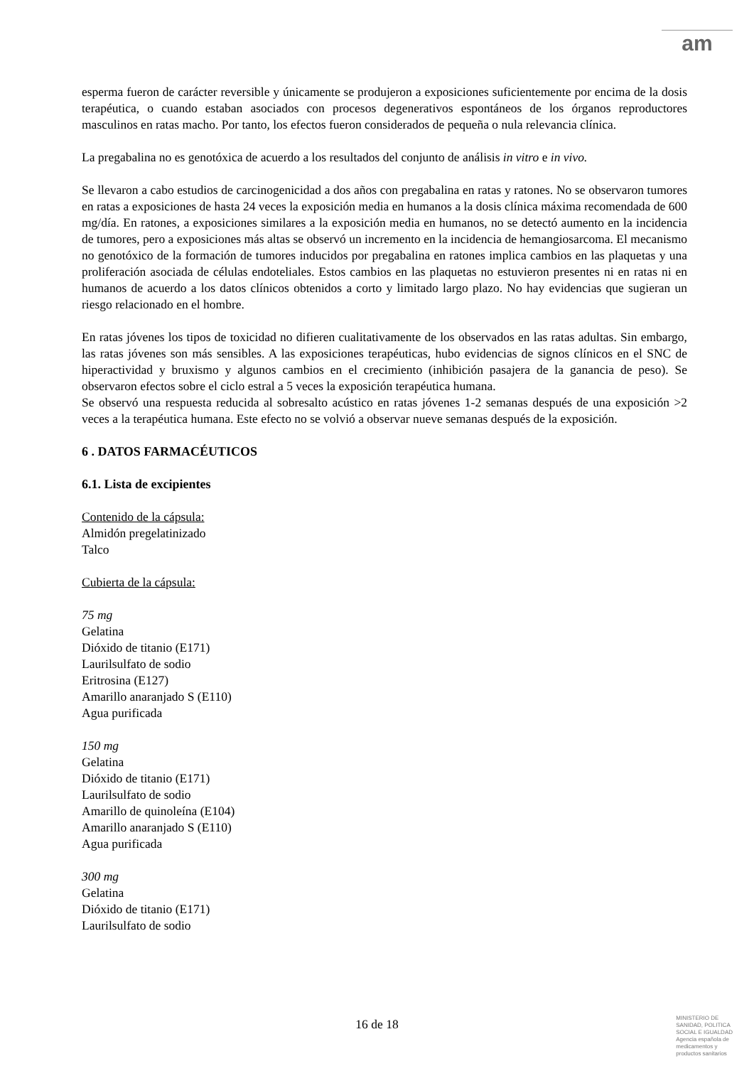am
esperma fueron de carácter reversible y únicamente se produjeron a exposiciones suficientemente por encima de la dosis terapéutica, o cuando estaban asociados con procesos degenerativos espontáneos de los órganos reproductores masculinos en ratas macho. Por tanto, los efectos fueron considerados de pequeña o nula relevancia clínica.
La pregabalina no es genotóxica de acuerdo a los resultados del conjunto de análisis in vitro e in vivo.
Se llevaron a cabo estudios de carcinogenicidad a dos años con pregabalina en ratas y ratones. No se observaron tumores en ratas a exposiciones de hasta 24 veces la exposición media en humanos a la dosis clínica máxima recomendada de 600 mg/día. En ratones, a exposiciones similares a la exposición media en humanos, no se detectó aumento en la incidencia de tumores, pero a exposiciones más altas se observó un incremento en la incidencia de hemangiosarcoma. El mecanismo no genotóxico de la formación de tumores inducidos por pregabalina en ratones implica cambios en las plaquetas y una proliferación asociada de células endoteliales. Estos cambios en las plaquetas no estuvieron presentes ni en ratas ni en humanos de acuerdo a los datos clínicos obtenidos a corto y limitado largo plazo. No hay evidencias que sugieran un riesgo relacionado en el hombre.
En ratas jóvenes los tipos de toxicidad no difieren cualitativamente de los observados en las ratas adultas. Sin embargo, las ratas jóvenes son más sensibles. A las exposiciones terapéuticas, hubo evidencias de signos clínicos en el SNC de hiperactividad y bruxismo y algunos cambios en el crecimiento (inhibición pasajera de la ganancia de peso). Se observaron efectos sobre el ciclo estral a 5 veces la exposición terapéutica humana.
Se observó una respuesta reducida al sobresalto acústico en ratas jóvenes 1-2 semanas después de una exposición >2 veces a la terapéutica humana. Este efecto no se volvió a observar nueve semanas después de la exposición.
6 . DATOS FARMACÉUTICOS
6.1. Lista de excipientes
Contenido de la cápsula:
Almidón pregelatinizado
Talco
Cubierta de la cápsula:
75 mg
Gelatina
Dióxido de titanio (E171)
Laurilsulfato de sodio
Eritrosina (E127)
Amarillo anaranjado S (E110)
Agua purificada
150 mg
Gelatina
Dióxido de titanio (E171)
Laurilsulfato de sodio
Amarillo de quinoleína (E104)
Amarillo anaranjado S (E110)
Agua purificada
300 mg
Gelatina
Dióxido de titanio (E171)
Laurilsulfato de sodio
16 de 18
MINISTERIO DE
SANIDAD, POLITICA
SOCIAL E IGUALDAD
Agencia española de
medicamentos y
productos sanitarios